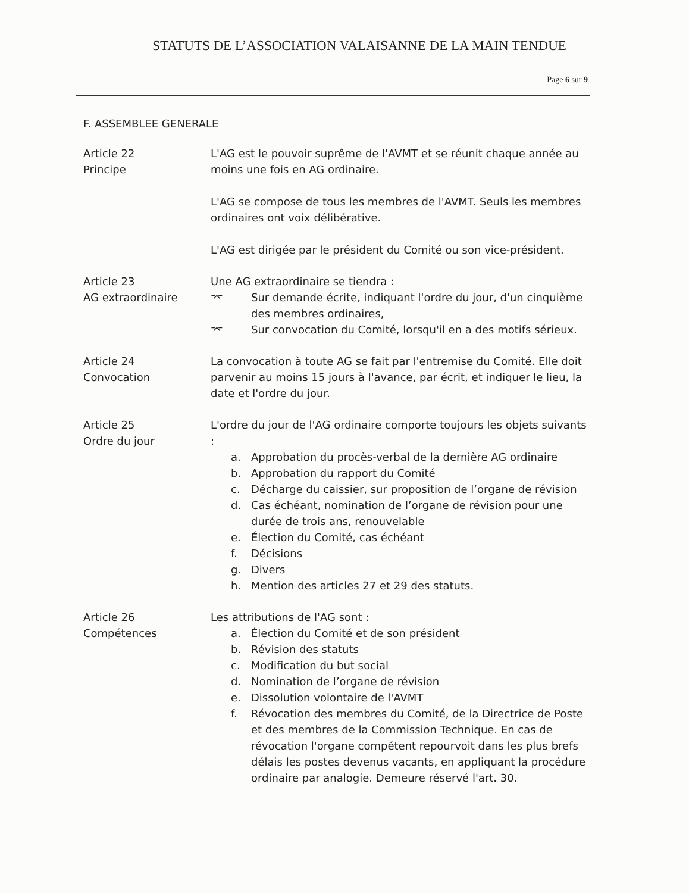STATUTS DE L’ASSOCIATION VALAISANNE DE LA MAIN TENDUE
Page 6 sur 9
F. ASSEMBLEE GENERALE
Article 22
Principe
L'AG est le pouvoir suprême de l'AVMT et se réunit chaque année au moins une fois en AG ordinaire.
L'AG se compose de tous les membres de l'AVMT. Seuls les membres ordinaires ont voix délibérative.
L'AG est dirigée par le président du Comité ou son vice-président.
Article 23
AG extraordinaire
Une AG extraordinaire se tiendra :
⌤ Sur demande écrite, indiquant l'ordre du jour, d'un cinquième des membres ordinaires,
⌤ Sur convocation du Comité, lorsqu'il en a des motifs sérieux.
Article 24
Convocation
La convocation à toute AG se fait par l'entremise du Comité. Elle doit parvenir au moins 15 jours à l'avance, par écrit, et indiquer le lieu, la date et l'ordre du jour.
Article 25
Ordre du jour
L'ordre du jour de l'AG ordinaire comporte toujours les objets suivants :
a. Approbation du procès-verbal de la dernière AG ordinaire
b. Approbation du rapport du Comité
c. Décharge du caissier, sur proposition de l’organe de révision
d. Cas échéant, nomination de l’organe de révision pour une durée de trois ans, renouvelable
e. Élection du Comité, cas échéant
f. Décisions
g. Divers
h. Mention des articles 27 et 29 des statuts.
Article 26
Compétences
Les attributions de l'AG sont :
a. Élection du Comité et de son président
b. Révision des statuts
c. Modification du but social
d. Nomination de l’organe de révision
e. Dissolution volontaire de l'AVMT
f. Révocation des membres du Comité, de la Directrice de Poste et des membres de la Commission Technique. En cas de révocation l'organe compétent repourvoit dans les plus brefs délais les postes devenus vacants, en appliquant la procédure ordinaire par analogie. Demeure réservé l'art. 30.